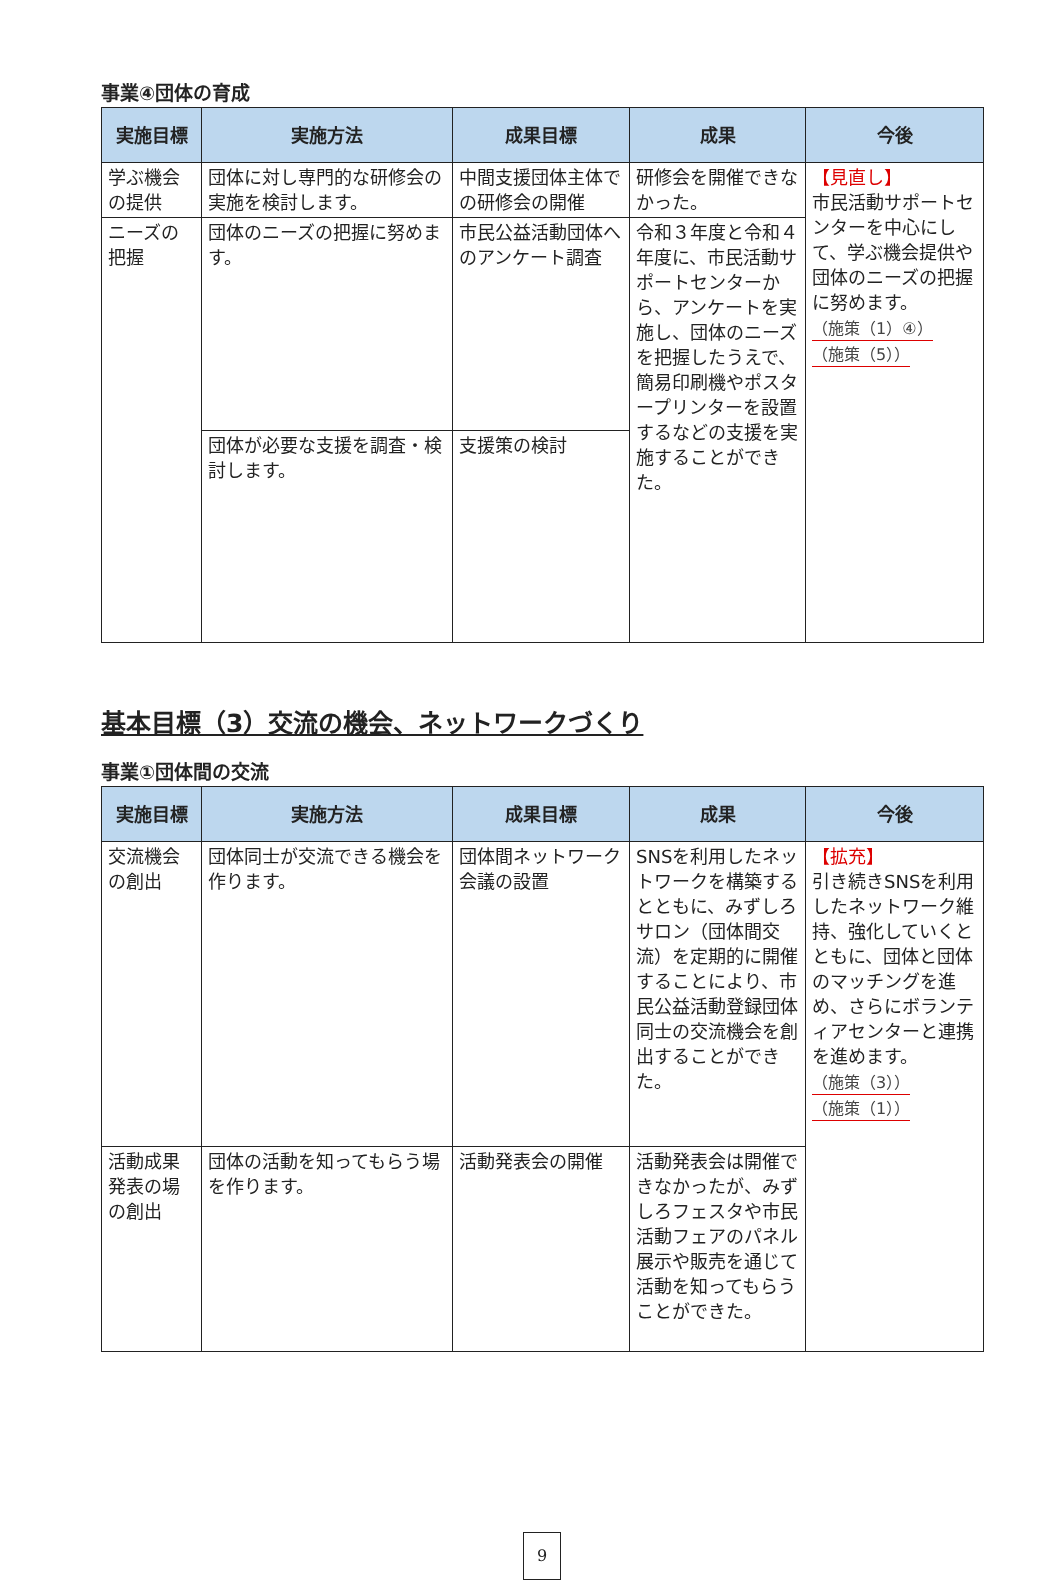事業④団体の育成
| 実施目標 | 実施方法 | 成果目標 | 成果 | 今後 |
| --- | --- | --- | --- | --- |
| 学ぶ機会の提供 | 団体に対し専門的な研修会の実施を検討します。 | 中間支援団体主体での研修会の開催 | 研修会を開催できなかった。 | 【見直し】 市民活動サポートセンターを中心にして、学ぶ機会提供や団体のニーズの把握に努めます。 （施策（1）④） （施策（5）） |
| ニーズの把握 | 団体のニーズの把握に努めます。 | 市民公益活動団体へのアンケート調査 | 令和３年度と令和４年度に、市民活動サポートセンターから、アンケートを実施し、団体のニーズを把握したうえで、簡易印刷機やポスタープリンターを設置するなどの支援を実施することができた。 | |
| | 団体が必要な支援を調査・検討します。 | 支援策の検討 | | |
基本目標（3）交流の機会、ネットワークづくり
事業①団体間の交流
| 実施目標 | 実施方法 | 成果目標 | 成果 | 今後 |
| --- | --- | --- | --- | --- |
| 交流機会の創出 | 団体同士が交流できる機会を作ります。 | 団体間ネットワーク会議の設置 | SNSを利用したネットワークを構築するとともに、みずしろサロン（団体間交流）を定期的に開催することにより、市民公益活動登録団体同士の交流機会を創出することができた。 | 【拡充】 引き続きSNSを利用したネットワーク維持、強化していくとともに、団体と団体のマッチングを進め、さらにボランティアセンターと連携を進めます。 （施策（3）） （施策（1）） |
| 活動成果発表の場の創出 | 団体の活動を知ってもらう場を作ります。 | 活動発表会の開催 | 活動発表会は開催できなかったが、みずしろフェスタや市民活動フェアのパネル展示や販売を通じて活動を知ってもらうことができた。 | |
9